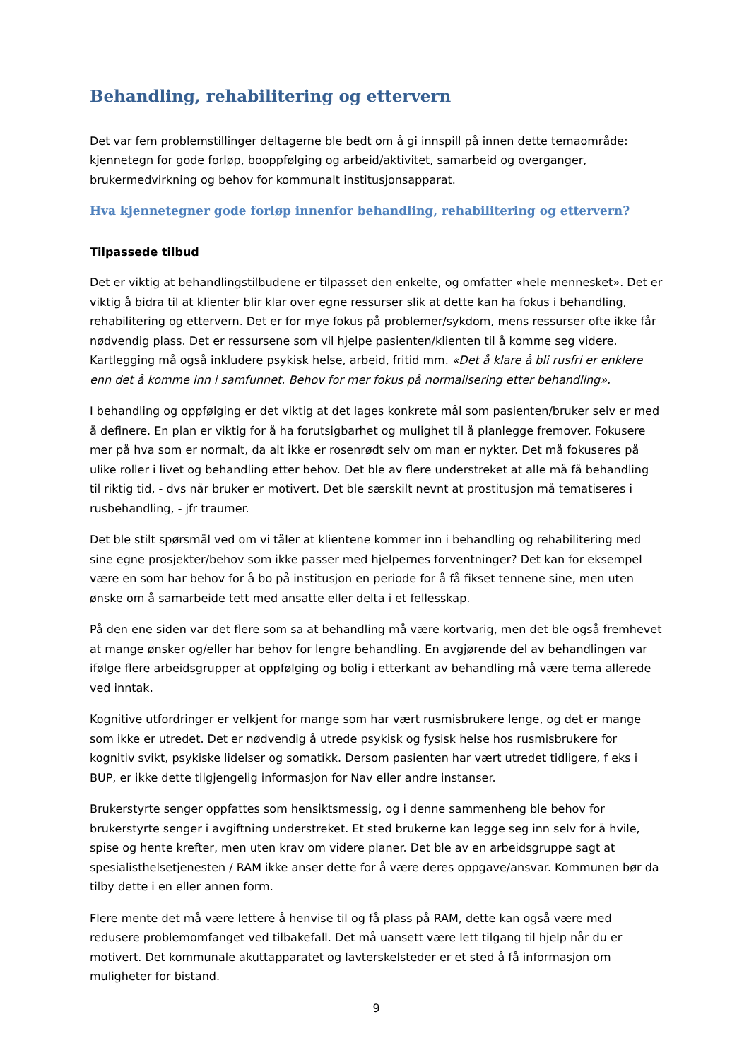Behandling, rehabilitering og ettervern
Det var fem problemstillinger deltagerne ble bedt om å gi innspill på innen dette temaområde: kjennetegn for gode forløp, booppfølging og arbeid/aktivitet, samarbeid og overganger, brukermedvirkning og behov for kommunalt institusjonsapparat.
Hva kjennetegner gode forløp innenfor behandling, rehabilitering og ettervern?
Tilpassede tilbud
Det er viktig at behandlingstilbudene er tilpasset den enkelte, og omfatter «hele mennesket». Det er viktig å bidra til at klienter blir klar over egne ressurser slik at dette kan ha fokus i behandling, rehabilitering og ettervern. Det er for mye fokus på problemer/sykdom, mens ressurser ofte ikke får nødvendig plass. Det er ressursene som vil hjelpe pasienten/klienten til å komme seg videre. Kartlegging må også inkludere psykisk helse, arbeid, fritid mm. «Det å klare å bli rusfri er enklere enn det å komme inn i samfunnet. Behov for mer fokus på normalisering etter behandling».
I behandling og oppfølging er det viktig at det lages konkrete mål som pasienten/bruker selv er med å definere. En plan er viktig for å ha forutsigbarhet og mulighet til å planlegge fremover. Fokusere mer på hva som er normalt, da alt ikke er rosenrødt selv om man er nykter. Det må fokuseres på ulike roller i livet og behandling etter behov. Det ble av flere understreket at alle må få behandling til riktig tid, - dvs når bruker er motivert. Det ble særskilt nevnt at prostitusjon må tematiseres i rusbehandling, - jfr traumer.
Det ble stilt spørsmål ved om vi tåler at klientene kommer inn i behandling og rehabilitering med sine egne prosjekter/behov som ikke passer med hjelpernes forventninger? Det kan for eksempel være en som har behov for å bo på institusjon en periode for å få fikset tennene sine, men uten ønske om å samarbeide tett med ansatte eller delta i et fellesskap.
På den ene siden var det flere som sa at behandling må være kortvarig, men det ble også fremhevet at mange ønsker og/eller har behov for lengre behandling. En avgjørende del av behandlingen var ifølge flere arbeidsgrupper at oppfølging og bolig i etterkant av behandling må være tema allerede ved inntak.
Kognitive utfordringer er velkjent for mange som har vært rusmisbrukere lenge, og det er mange som ikke er utredet. Det er nødvendig å utrede psykisk og fysisk helse hos rusmisbrukere for kognitiv svikt, psykiske lidelser og somatikk. Dersom pasienten har vært utredet tidligere, f eks i BUP, er ikke dette tilgjengelig informasjon for Nav eller andre instanser.
Brukerstyrte senger oppfattes som hensiktsmessig, og i denne sammenheng ble behov for brukerstyrte senger i avgiftning understreket. Et sted brukerne kan legge seg inn selv for å hvile, spise og hente krefter, men uten krav om videre planer. Det ble av en arbeidsgruppe sagt at spesialisthelsetjenesten / RAM ikke anser dette for å være deres oppgave/ansvar. Kommunen bør da tilby dette i en eller annen form.
Flere mente det må være lettere å henvise til og få plass på RAM, dette kan også være med redusere problemomfanget ved tilbakefall. Det må uansett være lett tilgang til hjelp når du er motivert. Det kommunale akuttapparatet og lavterskelsteder er et sted å få informasjon om muligheter for bistand.
9